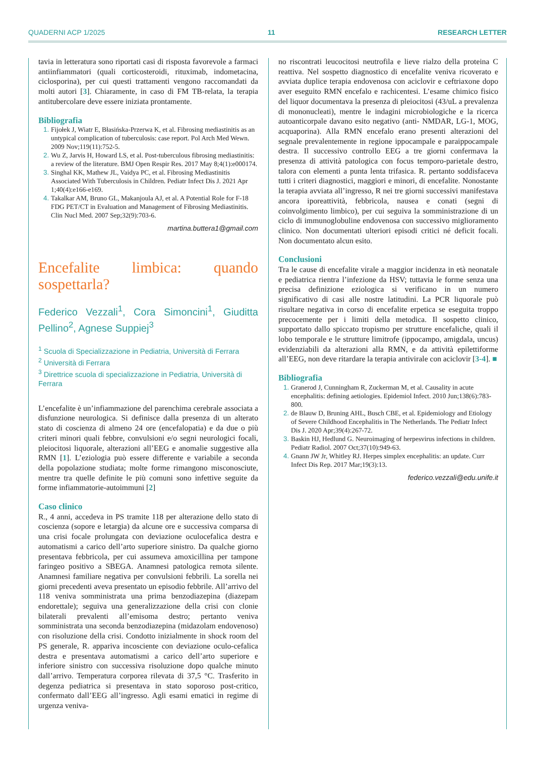QUADERNI ACP 1/2025 11 RESEARCH LETTER
tavia in letteratura sono riportati casi di risposta favorevole a farmaci antiinfiammatori (quali corticosteroidi, rituximab, indometacina, ciclosporina), per cui questi trattamenti vengono raccomandati da molti autori [3]. Chiaramente, in caso di FM TB-relata, la terapia antitubercolare deve essere iniziata prontamente.
Bibliografia
Fijołek J, Wiatr E, Błasińska-Przerwa K, et al. Fibrosing mediastinitis as an untypical complication of tuberculosis: case report. Pol Arch Med Wewn. 2009 Nov;119(11):752-5.
Wu Z, Jarvis H, Howard LS, et al. Post-tuberculous fibrosing mediastinitis: a review of the literature. BMJ Open Respir Res. 2017 May 8;4(1):e000174.
Singhal KK, Mathew JL, Vaidya PC, et al. Fibrosing Mediastinitis Associated With Tuberculosis in Children. Pediatr Infect Dis J. 2021 Apr 1;40(4):e166-e169.
Takalkar AM, Bruno GL, Makanjoula AJ, et al. A Potential Role for F-18 FDG PET/CT in Evaluation and Management of Fibrosing Mediastinitis. Clin Nucl Med. 2007 Sep;32(9):703-6.
martina.buttera1@gmail.com
Encefalite limbica: quando sospettarla?
Federico Vezzali<sup>1</sup>, Cora Simoncini<sup>1</sup>, Giuditta Pellino<sup>2</sup>, Agnese Suppiej<sup>3</sup>
<sup>1</sup> Scuola di Specializzazione in Pediatria, Università di Ferrara
<sup>2</sup> Università di Ferrara
<sup>3</sup> Direttrice scuola di specializzazione in Pediatria, Università di Ferrara
L’encefalite è un’infiammazione del parenchima cerebrale associata a disfunzione neurologica. Si definisce dalla presenza di un alterato stato di coscienza di almeno 24 ore (encefalopatia) e da due o più criteri minori quali febbre, convulsioni e/o segni neurologici focali, pleiocitosi liquorale, alterazioni all’EEG e anomalie suggestive alla RMN [1]. L’eziologia può essere differente e variabile a seconda della popolazione studiata; molte forme rimangono misconosciute, mentre tra quelle definite le più comuni sono infettive seguite da forme infiammatorie-autoimmuni [2]
Caso clinico
R., 4 anni, accedeva in PS tramite 118 per alterazione dello stato di coscienza (sopore e letargia) da alcune ore e successiva comparsa di una crisi focale prolungata con deviazione oculocefalica destra e automatismi a carico dell’arto superiore sinistro. Da qualche giorno presentava febbricola, per cui assumeva amoxicillina per tampone faringeo positivo a SBEGA. Anamnesi patologica remota silente. Anamnesi familiare negativa per convulsioni febbrili. La sorella nei giorni precedenti aveva presentato un episodio febbrile. All’arrivo del 118 veniva somministrata una prima benzodiazepina (diazepam endorettale); seguiva una generalizzazione della crisi con clonie bilaterali prevalenti all’emisoma destro; pertanto veniva somministrata una seconda benzodiazepina (midazolam endovenoso) con risoluzione della crisi. Condotto inizialmente in shock room del PS generale, R. appariva incosciente con deviazione oculo-cefalica destra e presentava automatismi a carico dell’arto superiore e inferiore sinistro con successiva risoluzione dopo qualche minuto dall’arrivo. Temperatura corporea rilevata di 37,5 °C. Trasferito in degenza pediatrica si presentava in stato soporoso post-critico, confermato dall’EEG all’ingresso. Agli esami ematici in regime di urgenza veniva-
no riscontrati leucocitosi neutrofila e lieve rialzo della proteina C reattiva. Nel sospetto diagnostico di encefalite veniva ricoverato e avviata duplice terapia endovenosa con aciclovir e ceftriaxone dopo aver eseguito RMN encefalo e rachicentesi. L’esame chimico fisico del liquor documentava la presenza di pleiocitosi (43/uL a prevalenza di mononucleati), mentre le indagini microbiologiche e la ricerca autoanticorpale davano esito negativo (anti- NMDAR, LG-1, MOG, acquaporina). Alla RMN encefalo erano presenti alterazioni del segnale prevalentemente in regione ippocampale e paraippocampale destra. Il successivo controllo EEG a tre giorni confermava la presenza di attività patologica con focus temporo-parietale destro, talora con elementi a punta lenta trifasica. R. pertanto soddisfaceva tutti i criteri diagnostici, maggiori e minori, di encefalite. Nonostante la terapia avviata all’ingresso, R nei tre giorni successivi manifestava ancora iporeattività, febbricola, nausea e conati (segni di coinvolgimento limbico), per cui seguiva la somministrazione di un ciclo di immunoglobuline endovenosa con successivo miglioramento clinico. Non documentati ulteriori episodi critici né deficit focali. Non documentato alcun esito.
Conclusioni
Tra le cause di encefalite virale a maggior incidenza in età neonatale e pediatrica rientra l’infezione da HSV; tuttavia le forme senza una precisa definizione eziologica si verificano in un numero significativo di casi alle nostre latitudini. La PCR liquorale può risultare negativa in corso di encefalite erpetica se eseguita troppo precocemente per i limiti della metodica. Il sospetto clinico, supportato dallo spiccato tropismo per strutture encefaliche, quali il lobo temporale e le strutture limitrofe (ippocampo, amigdala, uncus) evidenziabili da alterazioni alla RMN, e da attività epilettiforme all’EEG, non deve ritardare la terapia antivirale con aciclovir [3-4]. ■
Bibliografia
Granerod J, Cunningham R, Zuckerman M, et al. Causality in acute encephalitis: defining aetiologies. Epidemiol Infect. 2010 Jun;138(6):783-800.
de Blauw D, Bruning AHL, Busch CBE, et al. Epidemiology and Etiology of Severe Childhood Encephalitis in The Netherlands. The Pediatr Infect Dis J. 2020 Apr;39(4):267-72.
Baskin HJ, Hedlund G. Neuroimaging of herpesvirus infections in children. Pediatr Radiol. 2007 Oct;37(10):949-63.
Gnann JW Jr, Whitley RJ. Herpes simplex encephalitis: an update. Curr Infect Dis Rep. 2017 Mar;19(3):13.
federico.vezzali@edu.unife.it